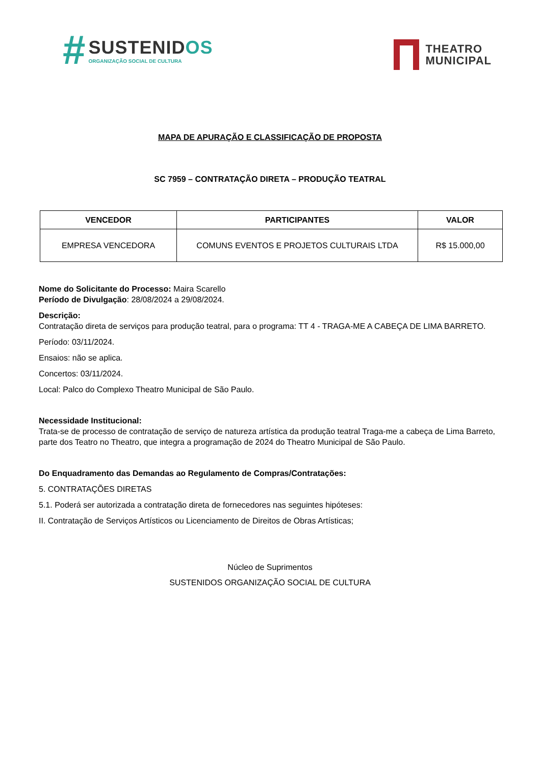#
SUSTENIDOS
ORGANIZAÇÃO SOCIAL DE CULTURA
THEATRO
MUNICIPAL
MAPA DE APURAÇÃO E CLASSIFICAÇÃO DE PROPOSTA
SC 7959 – CONTRATAÇÃO DIRETA – PRODUÇÃO TEATRAL
| VENCEDOR | PARTICIPANTES | VALOR |
| --- | --- | --- |
| EMPRESA VENCEDORA | COMUNS EVENTOS E PROJETOS CULTURAIS LTDA | R$ 15.000,00 |
Nome do Solicitante do Processo: Maira Scarello
Período de Divulgação: 28/08/2024 a 29/08/2024.
Descrição:
Contratação direta de serviços para produção teatral, para o programa: TT 4 - TRAGA-ME A CABEÇA DE LIMA BARRETO.
Período: 03/11/2024.
Ensaios: não se aplica.
Concertos: 03/11/2024.
Local: Palco do Complexo Theatro Municipal de São Paulo.
Necessidade Institucional:
Trata-se de processo de contratação de serviço de natureza artística da produção teatral Traga-me a cabeça de Lima Barreto, parte dos Teatro no Theatro, que integra a programação de 2024 do Theatro Municipal de São Paulo.
Do Enquadramento das Demandas ao Regulamento de Compras/Contratações:
5. CONTRATAÇÕES DIRETAS
5.1. Poderá ser autorizada a contratação direta de fornecedores nas seguintes hipóteses:
II. Contratação de Serviços Artísticos ou Licenciamento de Direitos de Obras Artísticas;
Núcleo de Suprimentos
SUSTENIDOS ORGANIZAÇÃO SOCIAL DE CULTURA